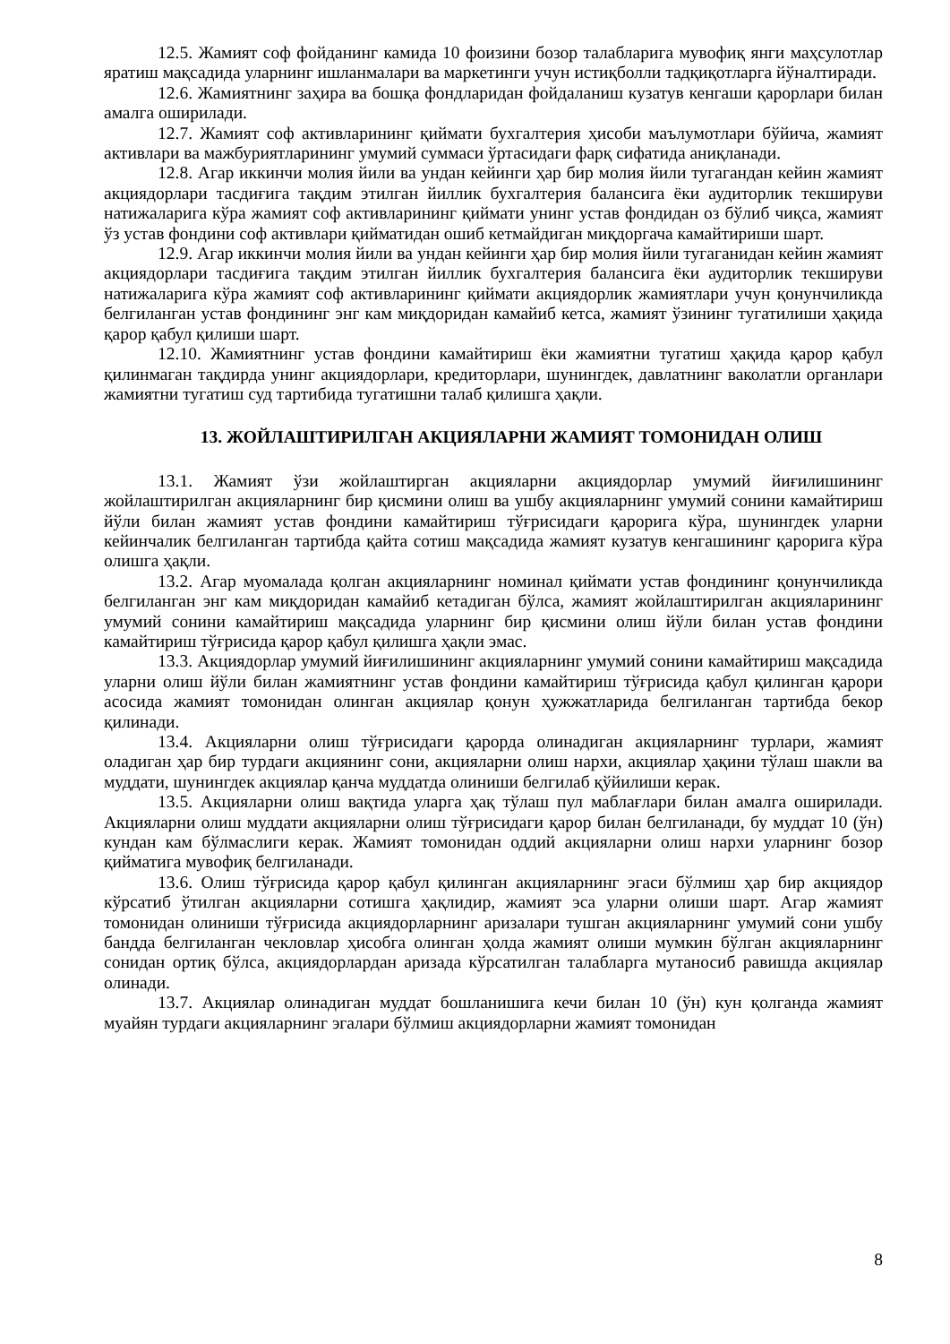12.5. Жамият соф фойданинг камида 10 фоизини бозор талабларига мувофиқ янги маҳсулотлар яратиш мақсадида уларнинг ишланмалари ва маркетинги учун истиқболли тадқиқотларга йўналтиради.
12.6. Жамиятнинг заҳира ва бошқа фондларидан фойдаланиш кузатув кенгаши қарорлари билан амалга оширилади.
12.7. Жамият соф активларининг қиймати бухгалтерия ҳисоби маълумотлари бўйича, жамият активлари ва мажбуриятларининг умумий суммаси ўртасидаги фарқ сифатида аниқланади.
12.8. Агар иккинчи молия йили ва ундан кейинги ҳар бир молия йили тугагандан кейин жамият акциядорлари тасдиғига тақдим этилган йиллик бухгалтерия балансига ёки аудиторлик текшируви натижаларига кўра жамият соф активларининг қиймати унинг устав фондидан оз бўлиб чиқса, жамият ўз устав фондини соф активлари қийматидан ошиб кетмайдиган миқдоргача камайтириши шарт.
12.9. Агар иккинчи молия йили ва ундан кейинги ҳар бир молия йили тугаганидан кейин жамият акциядорлари тасдиғига тақдим этилган йиллик бухгалтерия балансига ёки аудиторлик текшируви натижаларига кўра жамият соф активларининг қиймати акциядорлик жамиятлари учун қонунчиликда белгиланган устав фондининг энг кам миқдоридан камайиб кетса, жамият ўзининг тугатилиши ҳақида қарор қабул қилиши шарт.
12.10. Жамиятнинг устав фондини камайтириш ёки жамиятни тугатиш ҳақида қарор қабул қилинмаган тақдирда унинг акциядорлари, кредиторлари, шунингдек, давлатнинг ваколатли органлари жамиятни тугатиш суд тартибида тугатишни талаб қилишга ҳақли.
13. ЖОЙЛАШТИРИЛГАН АКЦИЯЛАРНИ ЖАМИЯТ ТОМОНИДАН ОЛИШ
13.1. Жамият ўзи жойлаштирган акцияларни акциядорлар умумий йиғилишининг жойлаштирилган акцияларнинг бир қисмини олиш ва ушбу акцияларнинг умумий сонини камайтириш йўли билан жамият устав фондини камайтириш тўғрисидаги қарорига кўра, шунингдек уларни кейинчалик белгиланган тартибда қайта сотиш мақсадида жамият кузатув кенгашининг қарорига кўра олишга ҳақли.
13.2. Агар муомалада қолган акцияларнинг номинал қиймати устав фондининг қонунчиликда белгиланган энг кам миқдоридан камайиб кетадиган бўлса, жамият жойлаштирилган акцияларининг умумий сонини камайтириш мақсадида уларнинг бир қисмини олиш йўли билан устав фондини камайтириш тўғрисида қарор қабул қилишга ҳақли эмас.
13.3. Акциядорлар умумий йиғилишининг акцияларнинг умумий сонини камайтириш мақсадида уларни олиш йўли билан жамиятнинг устав фондини камайтириш тўғрисида қабул қилинган қарори асосида жамият томонидан олинган акциялар қонун ҳужжатларида белгиланган тартибда бекор қилинади.
13.4. Акцияларни олиш тўғрисидаги қарорда олинадиган акцияларнинг турлари, жамият оладиган ҳар бир турдаги акциянинг сони, акцияларни олиш нархи, акциялар ҳақини тўлаш шакли ва муддати, шунингдек акциялар қанча муддатда олиниши белгилаб қўйилиши керак.
13.5. Акцияларни олиш вақтида уларга ҳақ тўлаш пул маблағлари билан амалга оширилади. Акцияларни олиш муддати акцияларни олиш тўғрисидаги қарор билан белгиланади, бу муддат 10 (ўн) кундан кам бўлмаслиги керак. Жамият томонидан оддий акцияларни олиш нархи уларнинг бозор қийматига мувофиқ белгиланади.
13.6. Олиш тўғрисида қарор қабул қилинган акцияларнинг эгаси бўлмиш ҳар бир акциядор кўрсатиб ўтилган акцияларни сотишга ҳақлидир, жамият эса уларни олиши шарт. Агар жамият томонидан олиниши тўғрисида акциядорларнинг аризалари тушган акцияларнинг умумий сони ушбу бандда белгиланган чекловлар ҳисобга олинган ҳолда жамият олиши мумкин бўлган акцияларнинг сонидан ортиқ бўлса, акциядорлардан аризада кўрсатилган талабларга мутаносиб равишда акциялар олинади.
13.7. Акциялар олинадиган муддат бошланишига кечи билан 10 (ўн) кун қолганда жамият муайян турдаги акцияларнинг эгалари бўлмиш акциядорларни жамият томонидан
8